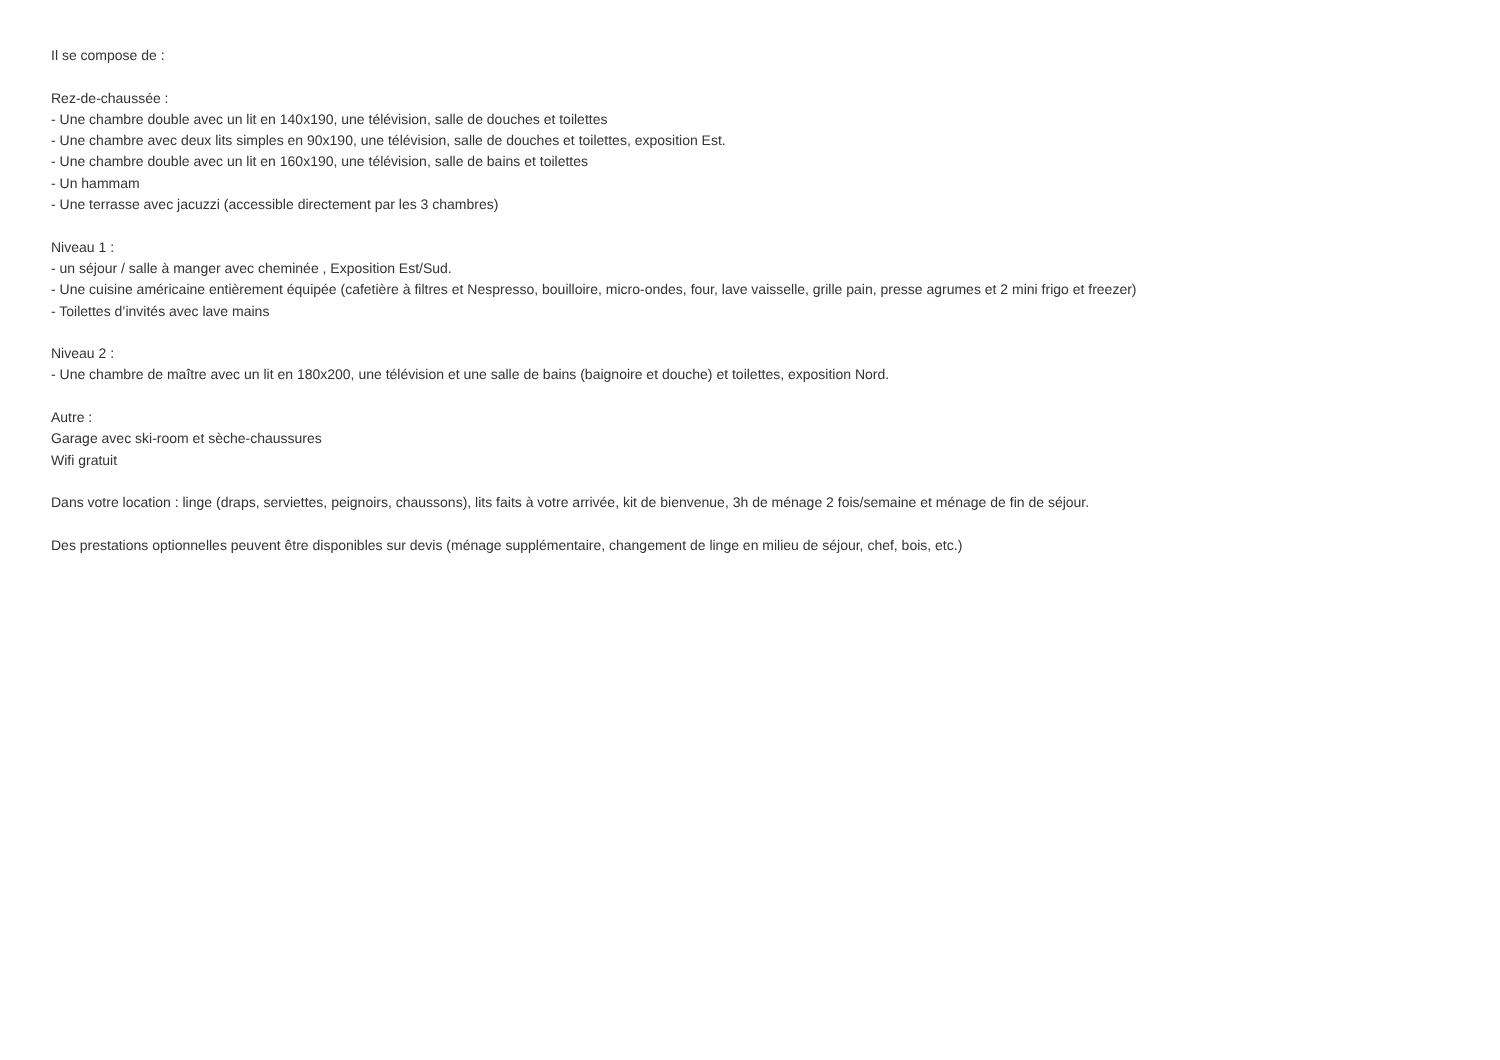Il se compose de :
Rez-de-chaussée :
- Une chambre double avec un lit en 140x190, une télévision, salle de douches et toilettes
- Une chambre avec deux lits simples en 90x190, une télévision, salle de douches et toilettes, exposition Est.
- Une chambre double avec un lit en 160x190, une télévision, salle de bains et toilettes
- Un hammam
- Une terrasse avec jacuzzi (accessible directement par les 3 chambres)
Niveau 1 :
- un séjour / salle à manger avec cheminée , Exposition Est/Sud.
- Une cuisine américaine entièrement équipée (cafetière à filtres et Nespresso, bouilloire, micro-ondes, four, lave vaisselle, grille pain, presse agrumes et 2 mini frigo et freezer)
- Toilettes d’invités avec lave mains
Niveau 2 :
- Une chambre de maître avec un lit en 180x200, une télévision et une salle de bains (baignoire et douche) et toilettes, exposition Nord.
Autre :
Garage avec ski-room et sèche-chaussures
Wifi gratuit
Dans votre location : linge (draps, serviettes, peignoirs, chaussons), lits faits à votre arrivée, kit de bienvenue, 3h de ménage 2 fois/semaine et ménage de fin de séjour.
Des prestations optionnelles peuvent être disponibles sur devis (ménage supplémentaire, changement de linge en milieu de séjour, chef, bois, etc.)